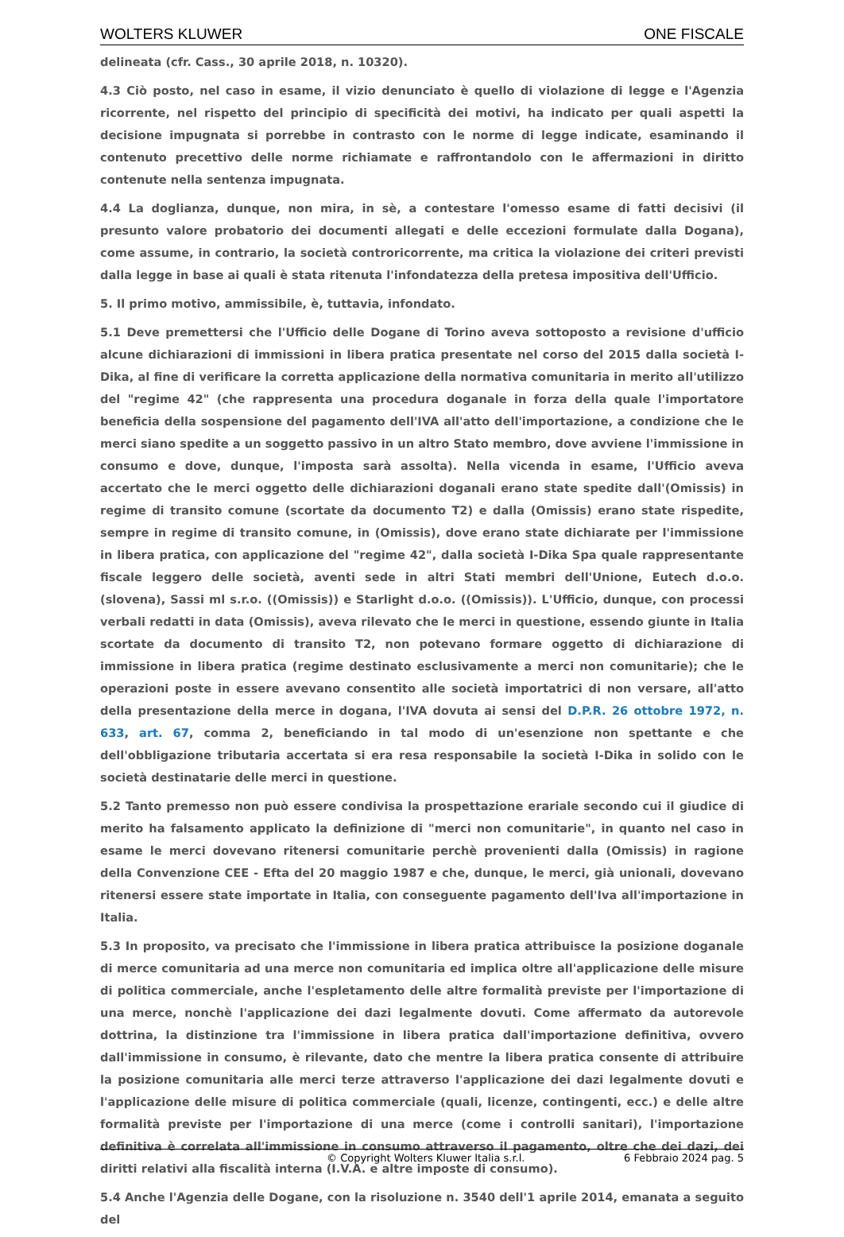WOLTERS KLUWER ONE FISCALE
delineata (cfr. Cass., 30 aprile 2018, n. 10320).
4.3 Ciò posto, nel caso in esame, il vizio denunciato è quello di violazione di legge e l'Agenzia ricorrente, nel rispetto del principio di specificità dei motivi, ha indicato per quali aspetti la decisione impugnata si porrebbe in contrasto con le norme di legge indicate, esaminando il contenuto precettivo delle norme richiamate e raffrontandolo con le affermazioni in diritto contenute nella sentenza impugnata.
4.4 La doglianza, dunque, non mira, in sè, a contestare l'omesso esame di fatti decisivi (il presunto valore probatorio dei documenti allegati e delle eccezioni formulate dalla Dogana), come assume, in contrario, la società controricorrente, ma critica la violazione dei criteri previsti dalla legge in base ai quali è stata ritenuta l'infondatezza della pretesa impositiva dell'Ufficio.
5. Il primo motivo, ammissibile, è, tuttavia, infondato.
5.1 Deve premettersi che l'Ufficio delle Dogane di Torino aveva sottoposto a revisione d'ufficio alcune dichiarazioni di immissioni in libera pratica presentate nel corso del 2015 dalla società I-Dika, al fine di verificare la corretta applicazione della normativa comunitaria in merito all'utilizzo del "regime 42" (che rappresenta una procedura doganale in forza della quale l'importatore beneficia della sospensione del pagamento dell'IVA all'atto dell'importazione, a condizione che le merci siano spedite a un soggetto passivo in un altro Stato membro, dove avviene l'immissione in consumo e dove, dunque, l'imposta sarà assolta). Nella vicenda in esame, l'Ufficio aveva accertato che le merci oggetto delle dichiarazioni doganali erano state spedite dall'(Omissis) in regime di transito comune (scortate da documento T2) e dalla (Omissis) erano state rispedite, sempre in regime di transito comune, in (Omissis), dove erano state dichiarate per l'immissione in libera pratica, con applicazione del "regime 42", dalla società I-Dika Spa quale rappresentante fiscale leggero delle società, aventi sede in altri Stati membri dell'Unione, Eutech d.o.o. (slovena), Sassi ml s.r.o. ((Omissis)) e Starlight d.o.o. ((Omissis)). L'Ufficio, dunque, con processi verbali redatti in data (Omissis), aveva rilevato che le merci in questione, essendo giunte in Italia scortate da documento di transito T2, non potevano formare oggetto di dichiarazione di immissione in libera pratica (regime destinato esclusivamente a merci non comunitarie); che le operazioni poste in essere avevano consentito alle società importatrici di non versare, all'atto della presentazione della merce in dogana, l'IVA dovuta ai sensi del D.P.R. 26 ottobre 1972, n. 633, art. 67, comma 2, beneficiando in tal modo di un'esenzione non spettante e che dell'obbligazione tributaria accertata si era resa responsabile la società I-Dika in solido con le società destinatarie delle merci in questione.
5.2 Tanto premesso non può essere condivisa la prospettazione erariale secondo cui il giudice di merito ha falsamento applicato la definizione di "merci non comunitarie", in quanto nel caso in esame le merci dovevano ritenersi comunitarie perchè provenienti dalla (Omissis) in ragione della Convenzione CEE - Efta del 20 maggio 1987 e che, dunque, le merci, già unionali, dovevano ritenersi essere state importate in Italia, con conseguente pagamento dell'Iva all'importazione in Italia.
5.3 In proposito, va precisato che l'immissione in libera pratica attribuisce la posizione doganale di merce comunitaria ad una merce non comunitaria ed implica oltre all'applicazione delle misure di politica commerciale, anche l'espletamento delle altre formalità previste per l'importazione di una merce, nonchè l'applicazione dei dazi legalmente dovuti. Come affermato da autorevole dottrina, la distinzione tra l'immissione in libera pratica dall'importazione definitiva, ovvero dall'immissione in consumo, è rilevante, dato che mentre la libera pratica consente di attribuire la posizione comunitaria alle merci terze attraverso l'applicazione dei dazi legalmente dovuti e l'applicazione delle misure di politica commerciale (quali, licenze, contingenti, ecc.) e delle altre formalità previste per l'importazione di una merce (come i controlli sanitari), l'importazione definitiva è correlata all'immissione in consumo attraverso il pagamento, oltre che dei dazi, dei diritti relativi alla fiscalità interna (I.V.A. e altre imposte di consumo).
5.4 Anche l'Agenzia delle Dogane, con la risoluzione n. 3540 dell'1 aprile 2014, emanata a seguito del
© Copyright Wolters Kluwer Italia s.r.l. 6 Febbraio 2024 pag. 5